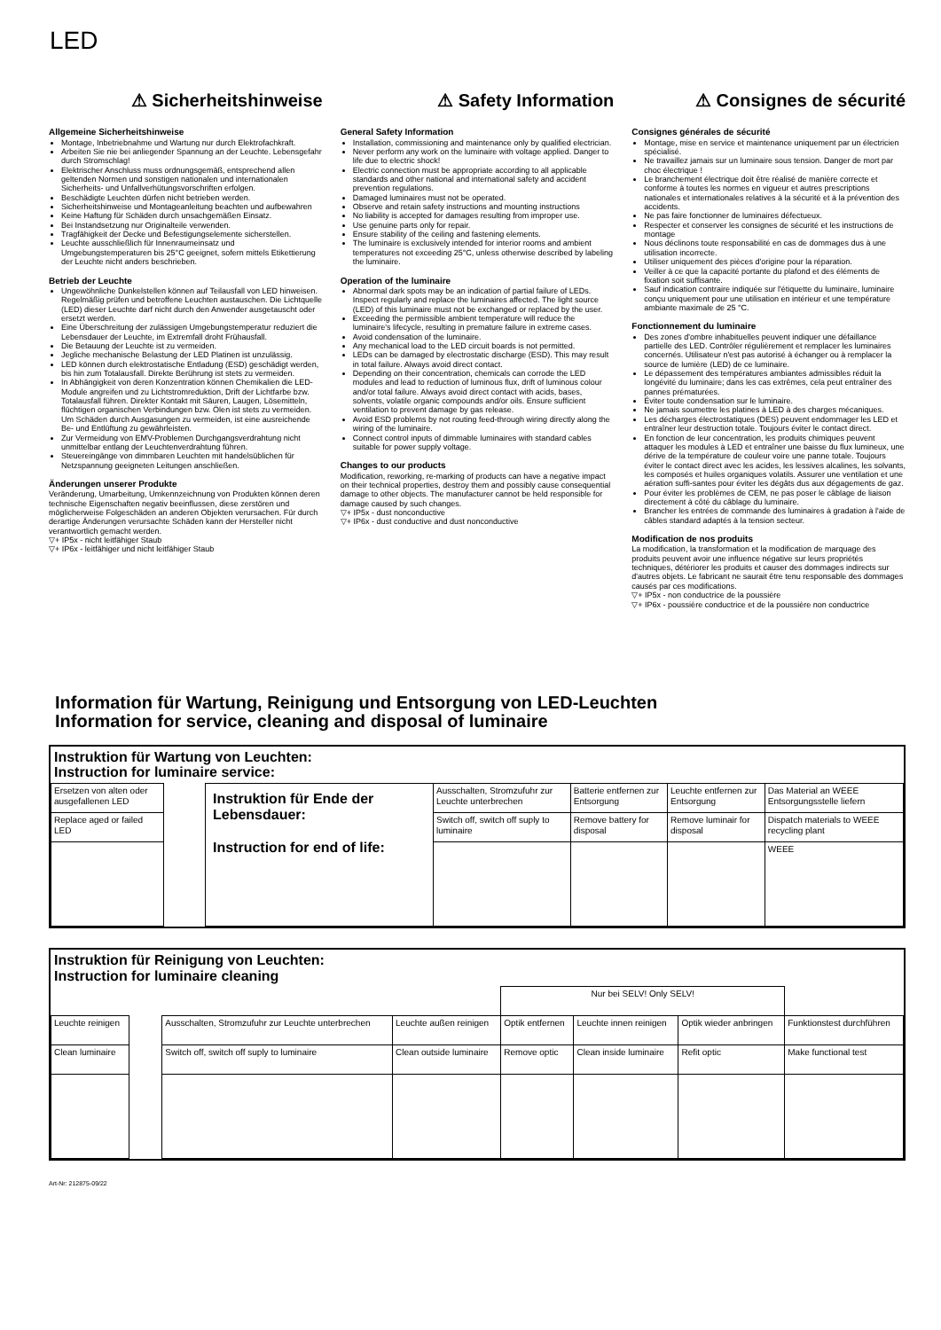LED
⚠ Sicherheitshinweise
Allgemeine Sicherheitshinweise
Montage, Inbetriebnahme und Wartung nur durch Elektrofachkraft.
Arbeiten Sie nie bei anliegender Spannung an der Leuchte. Lebensgefahr durch Stromschlag!
Elektrischer Anschluss muss ordnungsgemäß, entsprechend allen geltenden Normen und sonstigen nationalen und internationalen Sicherheits- und Unfallverhütungsvorschriften erfolgen.
Beschädigte Leuchten dürfen nicht betrieben werden.
Sicherheitshinweise und Montageanleitung beachten und aufbewahren
Keine Haftung für Schäden durch unsachgemäßen Einsatz.
Bei Instandsetzung nur Originalteile verwenden.
Tragfähigkeit der Decke und Befestigungselemente sicherstellen.
Leuchte ausschließlich für Innenraumeinsatz und Umgebungstemperaturen bis 25°C geeignet, sofern mittels Etikettierung der Leuchte nicht anders beschrieben.
Betrieb der Leuchte
Ungewöhnliche Dunkelstellen können auf Teilausfall von LED hinweisen. Regelmäßig prüfen und betroffene Leuchten austauschen. Die Lichtquelle (LED) dieser Leuchte darf nicht durch den Anwender ausgetauscht oder ersetzt werden.
Eine Überschreitung der zulässigen Umgebungstemperatur reduziert die Lebensdauer der Leuchte, im Extremfall droht Frühausfall.
Die Betauung der Leuchte ist zu vermeiden.
Jegliche mechanische Belastung der LED Platinen ist unzulässig.
LED können durch elektrostatische Entladung (ESD) geschädigt werden, bis hin zum Totalausfall. Direkte Berührung ist stets zu vermeiden.
In Abhängigkeit von deren Konzentration können Chemikalien die LED-Module angreifen und zu Lichtstromreduktion, Drift der Lichtfarbe bzw. Totalausfall führen. Direkter Kontakt mit Säuren, Laugen, Lösemitteln, flüchtigen organischen Verbindungen bzw. Ölen ist stets zu vermeiden. Um Schäden durch Ausgasungen zu vermeiden, ist eine ausreichende Be- und Entlüftung zu gewährleisten.
Zur Vermeidung von EMV-Problemen Durchgangsverdrahtung nicht unmittelbar entlang der Leuchtenverdrahtung führen.
Steuereingänge von dimmbaren Leuchten mit handelsüblichen für Netzspannung geeigneten Leitungen anschließen.
Änderungen unserer Produkte
Veränderung, Umarbeitung, Umkennzeichnung von Produkten können deren technische Eigenschaften negativ beeinflussen, diese zerstören und möglicherweise Folgeschäden an anderen Objekten verursachen. Für durch derartige Änderungen verursachte Schäden kann der Hersteller nicht verantwortlich gemacht werden.
▽+ IP5x - nicht leitfähiger Staub
▽+ IP6x - leitfähiger und nicht leitfähiger Staub
⚠ Safety Information
General Safety Information
Installation, commissioning and maintenance only by qualified electrician.
Never perform any work on the luminaire with voltage applied. Danger to life due to electric shock!
Electric connection must be appropriate according to all applicable standards and other national and international safety and accident prevention regulations.
Damaged luminaires must not be operated.
Observe and retain safety instructions and mounting instructions
No liability is accepted for damages resulting from improper use.
Use genuine parts only for repair.
Ensure stability of the ceiling and fastening elements.
The luminaire is exclusively intended for interior rooms and ambient temperatures not exceeding 25°C, unless otherwise described by labeling the luminaire.
Operation of the luminaire
Abnormal dark spots may be an indication of partial failure of LEDs. Inspect regularly and replace the luminaires affected. The light source (LED) of this luminaire must not be exchanged or replaced by the user.
Exceeding the permissible ambient temperature will reduce the luminaire's lifecycle, resulting in premature failure in extreme cases.
Avoid condensation of the luminaire.
Any mechanical load to the LED circuit boards is not permitted.
LEDs can be damaged by electrostatic discharge (ESD). This may result in total failure. Always avoid direct contact.
Depending on their concentration, chemicals can corrode the LED modules and lead to reduction of luminous flux, drift of luminous colour and/or total failure. Always avoid direct contact with acids, bases, solvents, volatile organic compounds and/or oils. Ensure sufficient ventilation to prevent damage by gas release.
Avoid ESD problems by not routing feed-through wiring directly along the wiring of the luminaire.
Connect control inputs of dimmable luminaires with standard cables suitable for power supply voltage.
Changes to our products
Modification, reworking, re-marking of products can have a negative impact on their technical properties, destroy them and possibly cause consequential damage to other objects. The manufacturer cannot be held responsible for damage caused by such changes.
▽+ IP5x - dust nonconductive
▽+ IP6x - dust conductive and dust nonconductive
⚠ Consignes de sécurité
Consignes générales de sécurité
Montage, mise en service et maintenance uniquement par un électricien spécialisé.
Ne travaillez jamais sur un luminaire sous tension. Danger de mort par choc électrique !
Le branchement électrique doit être réalisé de manière correcte et conforme à toutes les normes en vigueur et autres prescriptions nationales et internationales relatives à la sécurité et à la prévention des accidents.
Ne pas faire fonctionner de luminaires défectueux.
Respecter et conserver les consignes de sécurité et les instructions de montage
Nous déclinons toute responsabilité en cas de dommages dus à une utilisation incorrecte.
Utiliser uniquement des pièces d'origine pour la réparation.
Veiller à ce que la capacité portante du plafond et des éléments de fixation soit suffisante.
Sauf indication contraire indiquée sur l'étiquette du luminaire, luminaire conçu uniquement pour une utilisation en intérieur et une température ambiante maximale de 25 °C.
Fonctionnement du luminaire
Des zones d'ombre inhabituelles peuvent indiquer une défaillance partielle des LED. Contrôler régulièrement et remplacer les luminaires concernés. Utilisateur n'est pas autorisé à échanger ou à remplacer la source de lumière (LED) de ce luminaire.
Le dépassement des températures ambiantes admissibles réduit la longévité du luminaire; dans les cas extrêmes, cela peut entraîner des pannes prématurées.
Éviter toute condensation sur le luminaire.
Ne jamais soumettre les platines à LED à des charges mécaniques.
Les décharges électrostatiques (DES) peuvent endommager les LED et entraîner leur destruction totale. Toujours éviter le contact direct.
En fonction de leur concentration, les produits chimiques peuvent attaquer les modules à LED et entraîner une baisse du flux lumineux, une dérive de la température de couleur voire une panne totale. Toujours éviter le contact direct avec les acides, les lessives alcalines, les solvants, les composés et huiles organiques volatils. Assurer une ventilation et une aération suffi-santes pour éviter les dégâts dus aux dégagements de gaz.
Pour éviter les problèmes de CEM, ne pas poser le câblage de liaison directement à côté du câblage du luminaire.
Brancher les entrées de commande des luminaires à gradation à l'aide de câbles standard adaptés à la tension secteur.
Modification de nos produits
La modification, la transformation et la modification de marquage des produits peuvent avoir une influence négative sur leurs propriétés techniques, détériorer les produits et causer des dommages indirects sur d'autres objets. Le fabricant ne saurait être tenu responsable des dommages causés par ces modifications.
▽+ IP5x - non conductrice de la poussière
▽+ IP6x - poussière conductrice et de la poussière non conductrice
Information für Wartung, Reinigung und Entsorgung von LED-Leuchten
Information for service, cleaning and disposal of luminaire
Instruktion für Wartung von Leuchten:
Instruction for luminaire service:
| Ersetzen von alten oder ausgefallenen LED | | Instruktion für Ende der Lebensdauer: Instruction for end of life: | Ausschalten, Stromzufuhr zur Leuchte unterbrechen | Batterie entfernen zur Entsorgung | Leuchte entfernen zur Entsorgung | Das Material an WEEE Entsorgungsstelle liefern |
| Replace aged or failed LED | | | Switch off, switch off suply to luminaire | Remove battery for disposal | Remove luminair for disposal | Dispatch materials to WEEE recycling plant |
| | | | | | | WEEE |
Instruktion für Reinigung von Leuchten:
Instruction for luminaire cleaning
| | | | | Nur bei SELV! Only SELV! | | | |
| Leuchte reinigen | | Ausschalten, Stromzufuhr zur Leuchte unterbrechen | Leuchte außen reinigen | Optik entfernen | Leuchte innen reinigen | Optik wieder anbringen | Funktionstest durchführen |
| Clean luminaire | | Switch off, switch off suply to luminaire | Clean outside luminaire | Remove optic | Clean inside luminaire | Refit optic | Make functional test |
Art-Nr: 212875-09/22